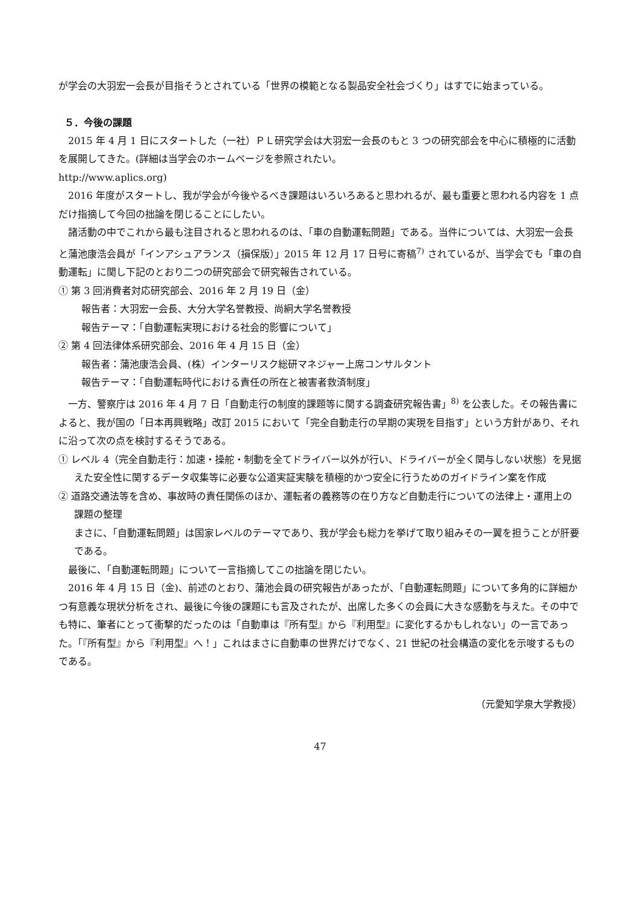が学会の大羽宏一会長が目指そうとされている「世界の模範となる製品安全社会づくり」はすでに始まっている。
５．今後の課題
2015 年 4 月 1 日にスタートした（一社）ＰＬ研究学会は大羽宏一会長のもと 3 つの研究部会を中心に積極的に活動を展開してきた。(詳細は当学会のホームページを参照されたい。
http://www.aplics.org)
2016 年度がスタートし、我が学会が今後やるべき課題はいろいろあると思われるが、最も重要と思われる内容を 1 点だけ指摘して今回の拙論を閉じることにしたい。
諸活動の中でこれから最も注目されると思われるのは、「車の自動運転問題」である。当件については、大羽宏一会長と蒲池康浩会員が「インアシュアランス（損保版）」2015 年 12 月 17 日号に寄稿<sup>7)</sup> されているが、当学会でも「車の自動運転」に関し下記のとおり二つの研究部会で研究報告されている。
① 第 3 回消費者対応研究部会、2016 年 2 月 19 日（金）
報告者：大羽宏一会長、大分大学名誉教授、尚絅大学名誉教授
報告テーマ：「自動運転実現における社会的影響について」
② 第 4 回法律体系研究部会、2016 年 4 月 15 日（金）
報告者：蒲池康浩会員、(株）インターリスク総研マネジャー上席コンサルタント
報告テーマ：「自動運転時代における責任の所在と被害者救済制度」
一方、警察庁は 2016 年 4 月 7 日「自動走行の制度的課題等に関する調査研究報告書」<sup>8)</sup> を公表した。その報告書によると、我が国の「日本再興戦略」改訂 2015 において「完全自動走行の早期の実現を目指す」という方針があり、それに沿って次の点を検討するそうである。
① レベル 4（完全自動走行：加速・操舵・制動を全てドライバー以外が行い、ドライバーが全く関与しない状態）を見据えた安全性に関するデータ収集等に必要な公道実証実験を積極的かつ安全に行うためのガイドライン案を作成
② 道路交通法等を含め、事故時の責任関係のほか、運転者の義務等の在り方など自動走行についての法律上・運用上の課題の整理
まさに、「自動運転問題」は国家レベルのテーマであり、我が学会も総力を挙げて取り組みその一翼を担うことが肝要である。
最後に、「自動運転問題」について一言指摘してこの拙論を閉じたい。
2016 年 4 月 15 日（金)、前述のとおり、蒲池会員の研究報告があったが、「自動運転問題」について多角的に詳細かつ有意義な現状分析をされ、最後に今後の課題にも言及されたが、出席した多くの会員に大きな感動を与えた。その中でも特に、筆者にとって衝撃的だったのは「自動車は『所有型』から『利用型』に変化するかもしれない」の一言であった。「『所有型』から『利用型』へ！」これはまさに自動車の世界だけでなく、21 世紀の社会構造の変化を示唆するものである。
（元愛知学泉大学教授）
47